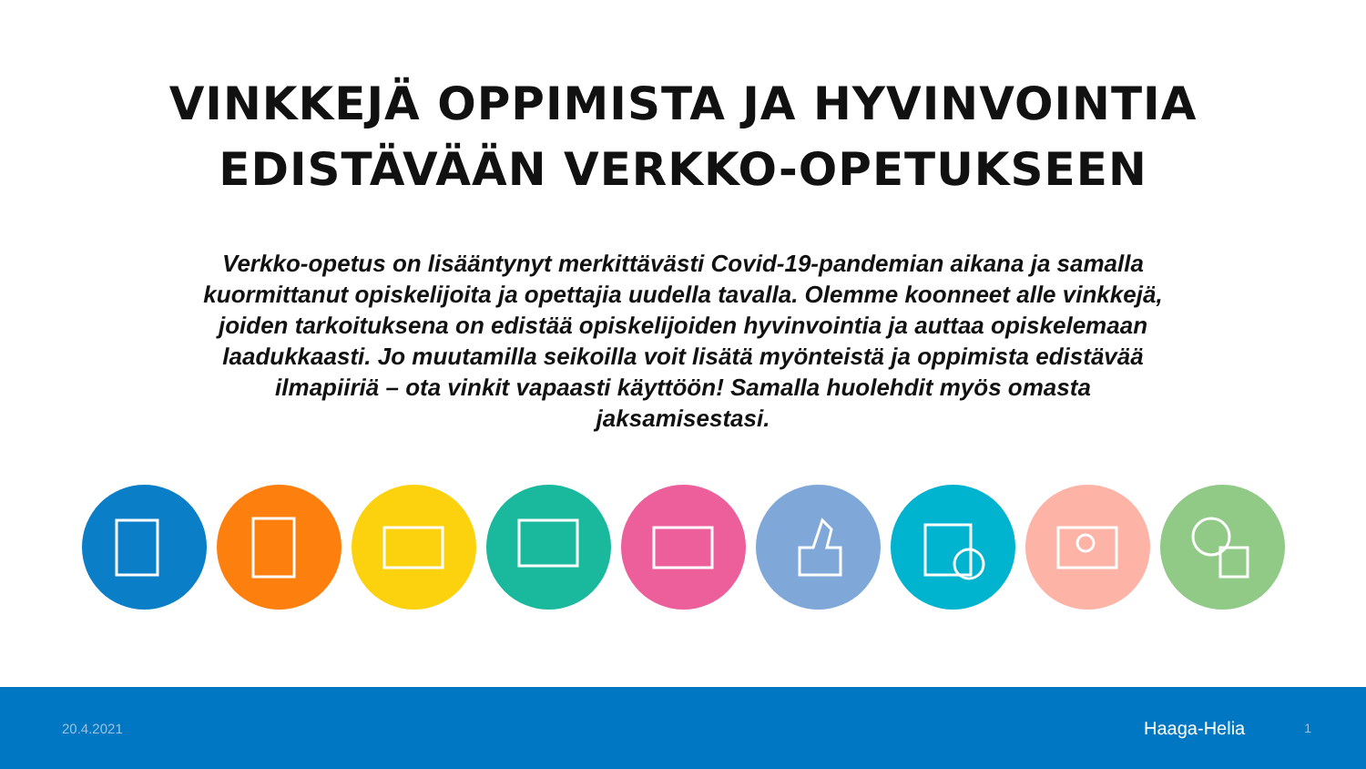VINKKEJÄ OPPIMISTA JA HYVINVOINTIA
EDISTÄVÄÄN VERKKO-OPETUKSEEN
Verkko-opetus on lisääntynyt merkittävästi Covid-19-pandemian aikana ja samalla kuormittanut opiskelijoita ja opettajia uudella tavalla. Olemme koonneet alle vinkkejä, joiden tarkoituksena on edistää opiskelijoiden hyvinvointia ja auttaa opiskelemaan laadukkaasti. Jo muutamilla seikoilla voit lisätä myönteistä ja oppimista edistävää ilmapiiriä – ota vinkit vapaasti käyttöön! Samalla huolehdit myös omasta jaksamisestasi.
20.4.2021 Haaga-Helia 1